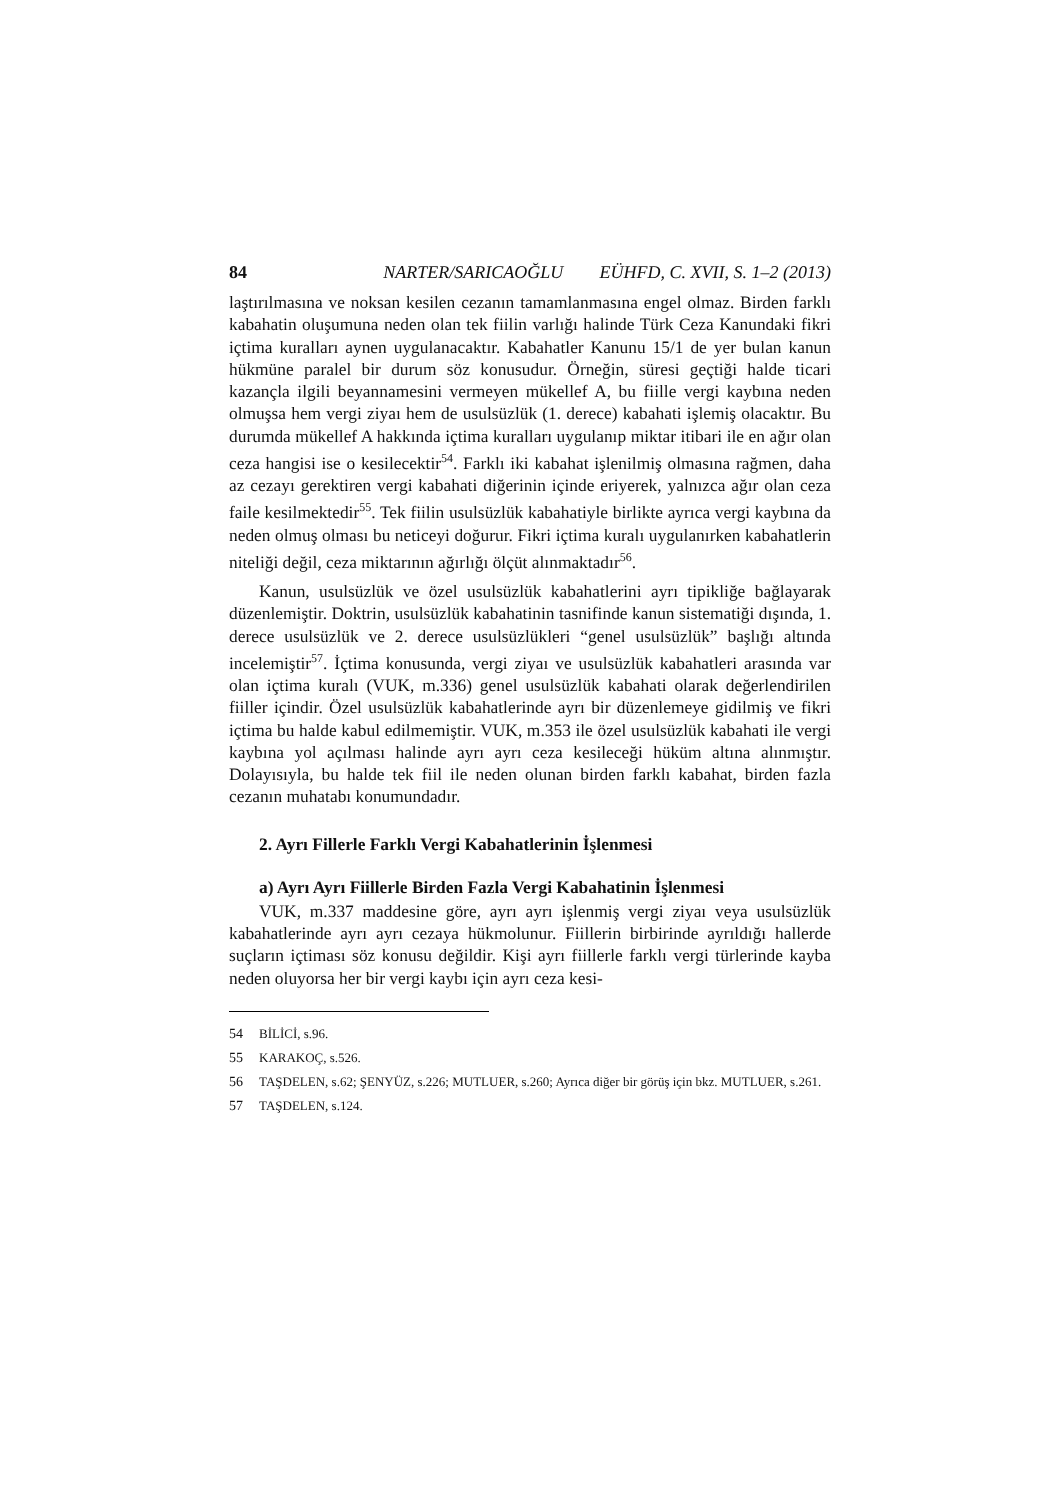84 NARTER/SARICAOĞLU EÜHFD, C. XVII, S. 1–2 (2013)
laştırılmasına ve noksan kesilen cezanın tamamlanmasına engel olmaz. Birden farklı kabahatin oluşumuna neden olan tek fiilin varlığı halinde Türk Ceza Kanundaki fikri içtima kuralları aynen uygulanacaktır. Kabahatler Kanunu 15/1 de yer bulan kanun hükmüne paralel bir durum söz konusudur. Örneğin, süresi geçtiği halde ticari kazançla ilgili beyannamesini vermeyen mükellef A, bu fiille vergi kaybına neden olmuşsa hem vergi ziyaı hem de usulsüzlük (1. derece) kabahati işlemiş olacaktır. Bu durumda mükellef A hakkında içtima kuralları uygulanıp miktar itibari ile en ağır olan ceza hangisi ise o kesilecektir<sup>54</sup>. Farklı iki kabahat işlenilmiş olmasına rağmen, daha az cezayı gerektiren vergi kabahati diğerinin içinde eriyerek, yalnızca ağır olan ceza faile kesilmektedir<sup>55</sup>. Tek fiilin usulsüzlük kabahatiyle birlikte ayrıca vergi kaybına da neden olmuş olması bu neticeyi doğurur. Fikri içtima kuralı uygulanırken kabahatlerin niteliği değil, ceza miktarının ağırlığı ölçüt alınmaktadır<sup>56</sup>.
Kanun, usulsüzlük ve özel usulsüzlük kabahatlerini ayrı tipikliğe bağlayarak düzenlemiştir. Doktrin, usulsüzlük kabahatinin tasnifinde kanun sistematiği dışında, 1. derece usulsüzlük ve 2. derece usulsüzlükleri “genel usulsüzlük” başlığı altında incelemiştir<sup>57</sup>. İçtima konusunda, vergi ziyaı ve usulsüzlük kabahatleri arasında var olan içtima kuralı (VUK, m.336) genel usulsüzlük kabahati olarak değerlendirilen fiiller içindir. Özel usulsüzlük kabahatlerinde ayrı bir düzenlemeye gidilmiş ve fikri içtima bu halde kabul edilmemiştir. VUK, m.353 ile özel usulsüzlük kabahati ile vergi kaybına yol açılması halinde ayrı ayrı ceza kesileceği hüküm altına alınmıştır. Dolayısıyla, bu halde tek fiil ile neden olunan birden farklı kabahat, birden fazla cezanın muhatabı konumundadır.
2. Ayrı Fillerle Farklı Vergi Kabahatlerinin İşlenmesi
a) Ayrı Ayrı Fiillerle Birden Fazla Vergi Kabahatinin İşlenmesi
VUK, m.337 maddesine göre, ayrı ayrı işlenmiş vergi ziyaı veya usulsüzlük kabahatlerinde ayrı ayrı cezaya hükmolunur. Fiillerin birbirinde ayrıldığı hallerde suçların içtiması söz konusu değildir. Kişi ayrı fiillerle farklı vergi türlerinde kayba neden oluyorsa her bir vergi kaybı için ayrı ceza kesi-
54 BİLİCİ, s.96.
55 KARAKOÇ, s.526.
56 TAŞDELEN, s.62; ŞENYÜZ, s.226; MUTLUER, s.260; Ayrıca diğer bir görüş için bkz. MUTLUER, s.261.
57 TAŞDELEN, s.124.